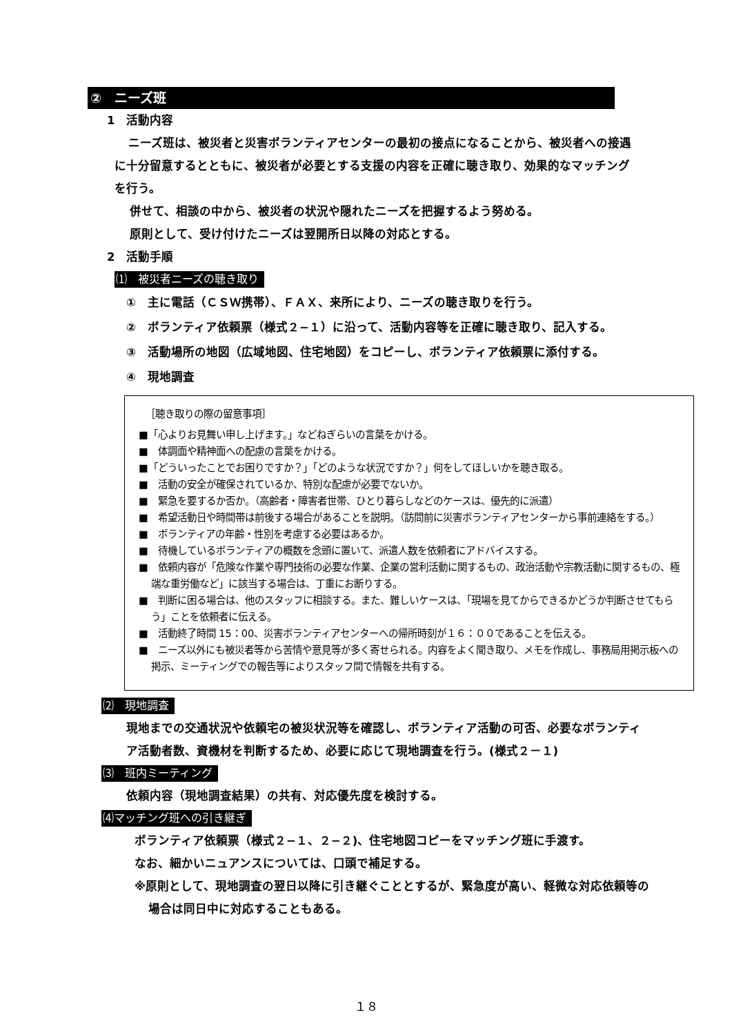②　ニーズ班
1　活動内容
ニーズ班は、被災者と災害ボランティアセンターの最初の接点になることから、被災者への接遇に十分留意するとともに、被災者が必要とする支援の内容を正確に聴き取り、効果的なマッチングを行う。
併せて、相談の中から、被災者の状況や隠れたニーズを把握するよう努める。
原則として、受け付けたニーズは翌開所日以降の対応とする。
2　活動手順
⑴　被災者ニーズの聴き取り
①　主に電話（ＣＳＷ携帯）、ＦＡＸ、来所により、ニーズの聴き取りを行う。
②　ボランティア依頼票（様式２−１）に沿って、活動内容等を正確に聴き取り、記入する。
③　活動場所の地図（広域地図、住宅地図）をコピーし、ボランティア依頼票に添付する。
④　現地調査
［聴き取りの際の留意事項］
■「心よりお見舞い申し上げます。」などねぎらいの言葉をかける。
■　体調面や精神面への配慮の言葉をかける。
■「どういったことでお困りですか？」「どのような状況ですか？」何をしてほしいかを聴き取る。
■　活動の安全が確保されているか、特別な配慮が必要でないか。
■　緊急を要するか否か。（高齢者・障害者世帯、ひとり暮らしなどのケースは、優先的に派遣）
■　希望活動日や時間帯は前後する場合があることを説明。（訪問前に災害ボランティアセンターから事前連絡をする。）
■　ボランティアの年齢・性別を考慮する必要はあるか。
■　待機しているボランティアの概数を念頭に置いて、派遣人数を依頼者にアドバイスする。
■　依頼内容が「危険な作業や専門技術の必要な作業、企業の営利活動に関するもの、政治活動や宗教活動に関するもの、極端な重労働など」に該当する場合は、丁重にお断りする。
■　判断に困る場合は、他のスタッフに相談する。また、難しいケースは、「現場を見てからできるかどうか判断させてもらう」ことを依頼者に伝える。
■　活動終了時間 15：00、災害ボランティアセンターへの帰所時刻が１６：００であることを伝える。
■　ニーズ以外にも被災者等から苦情や意見等が多く寄せられる。内容をよく聞き取り、メモを作成し、事務局用掲示板への掲示、ミーティングでの報告等によりスタッフ間で情報を共有する。
⑵　現地調査
現地までの交通状況や依頼宅の被災状況等を確認し、ボランティア活動の可否、必要なボランティア活動者数、資機材を判断するため、必要に応じて現地調査を行う。(様式２－１)
⑶　班内ミーティング
依頼内容（現地調査結果）の共有、対応優先度を検討する。
⑷マッチング班への引き継ぎ
ボランティア依頼票（様式２−１、２−２)、住宅地図コピーをマッチング班に手渡す。
なお、細かいニュアンスについては、口頭で補足する。
※原則として、現地調査の翌日以降に引き継ぐこととするが、緊急度が高い、軽微な対応依頼等の場合は同日中に対応することもある。
１８